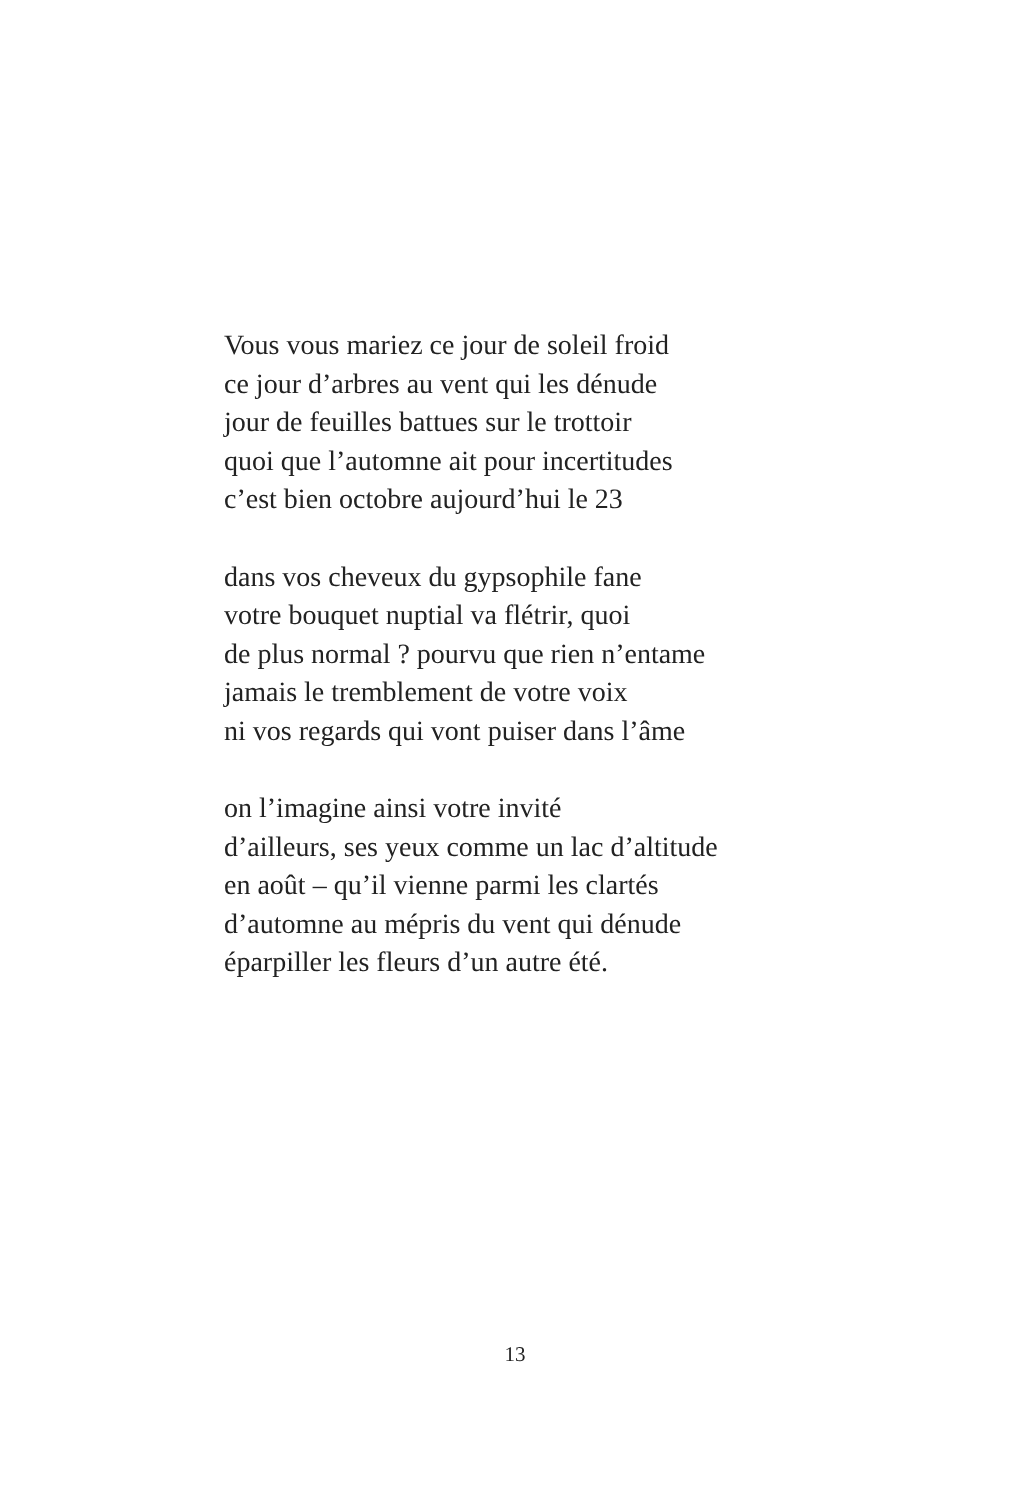Vous vous mariez ce jour de soleil froid
ce jour d’arbres au vent qui les dénude
jour de feuilles battues sur le trottoir
quoi que l’automne ait pour incertitudes
c’est bien octobre aujourd’hui le 23
dans vos cheveux du gypsophile fane
votre bouquet nuptial va flétrir, quoi
de plus normal ? pourvu que rien n’entame
jamais le tremblement de votre voix
ni vos regards qui vont puiser dans l’âme
on l’imagine ainsi votre invité
d’ailleurs, ses yeux comme un lac d’altitude
en août – qu’il vienne parmi les clartés
d’automne au mépris du vent qui dénude
éparpiller les fleurs d’un autre été.
13